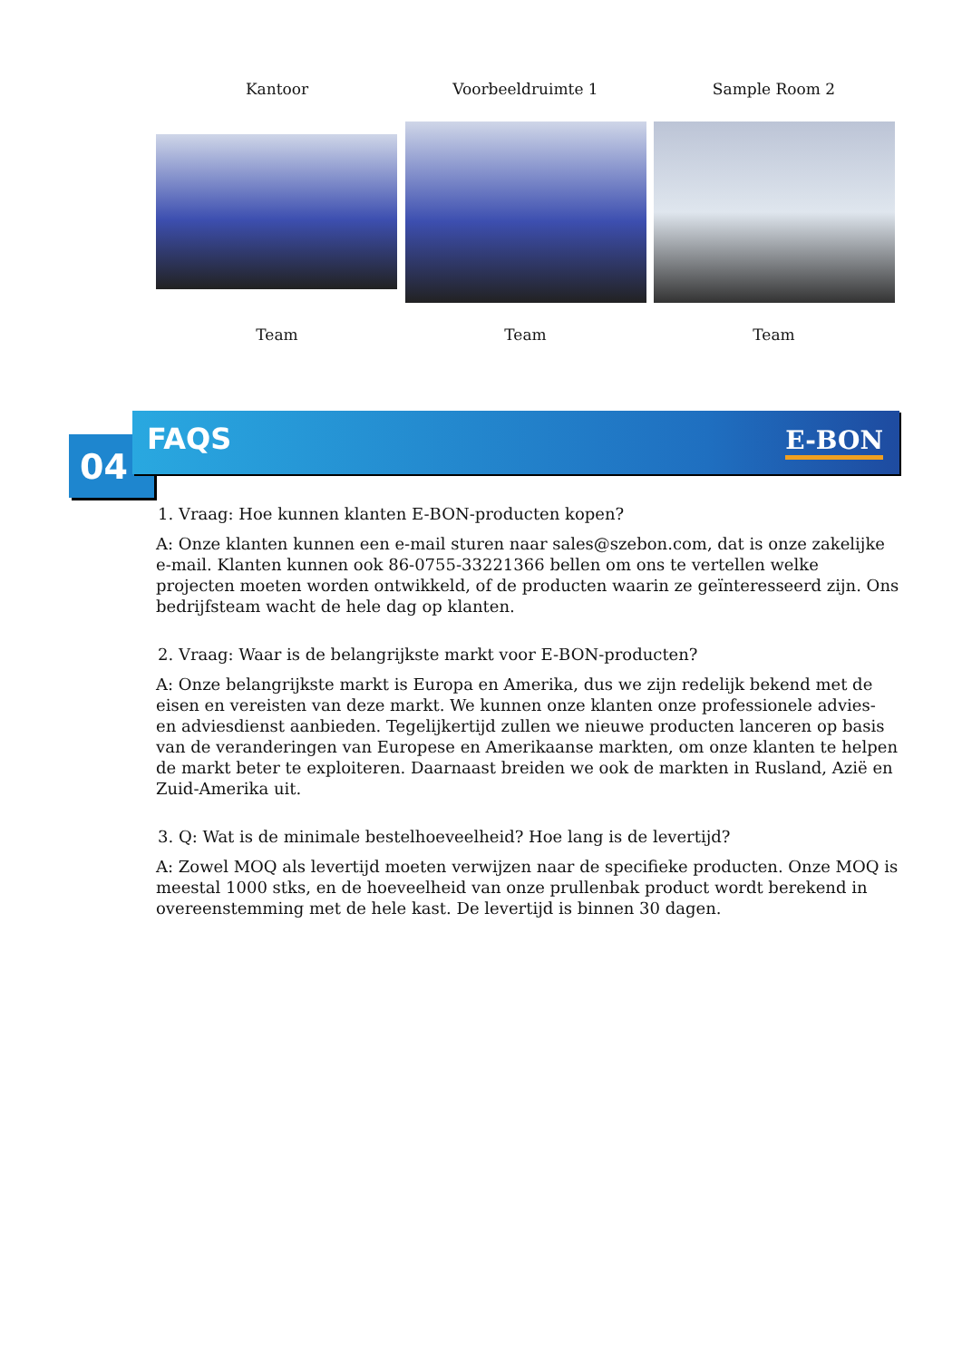Kantoor Voorbeeldruimte 1 Sample Room 2
Team Team Team
04
FAQS
E-BON
1. Vraag: Hoe kunnen klanten E-BON-producten kopen?
A: Onze klanten kunnen een e-mail sturen naar sales@szebon.com, dat is onze zakelijke e-mail. Klanten kunnen ook 86-0755-33221366 bellen om ons te vertellen welke projecten moeten worden ontwikkeld, of de producten waarin ze geïnteresseerd zijn. Ons bedrijfsteam wacht de hele dag op klanten.
2. Vraag: Waar is de belangrijkste markt voor E-BON-producten?
A: Onze belangrijkste markt is Europa en Amerika, dus we zijn redelijk bekend met de eisen en vereisten van deze markt. We kunnen onze klanten onze professionele advies- en adviesdienst aanbieden. Tegelijkertijd zullen we nieuwe producten lanceren op basis van de veranderingen van Europese en Amerikaanse markten, om onze klanten te helpen de markt beter te exploiteren. Daarnaast breiden we ook de markten in Rusland, Azië en Zuid-Amerika uit.
3. Q: Wat is de minimale bestelhoeveelheid? Hoe lang is de levertijd?
A: Zowel MOQ als levertijd moeten verwijzen naar de specifieke producten. Onze MOQ is meestal 1000 stks, en de hoeveelheid van onze prullenbak product wordt berekend in overeenstemming met de hele kast. De levertijd is binnen 30 dagen.